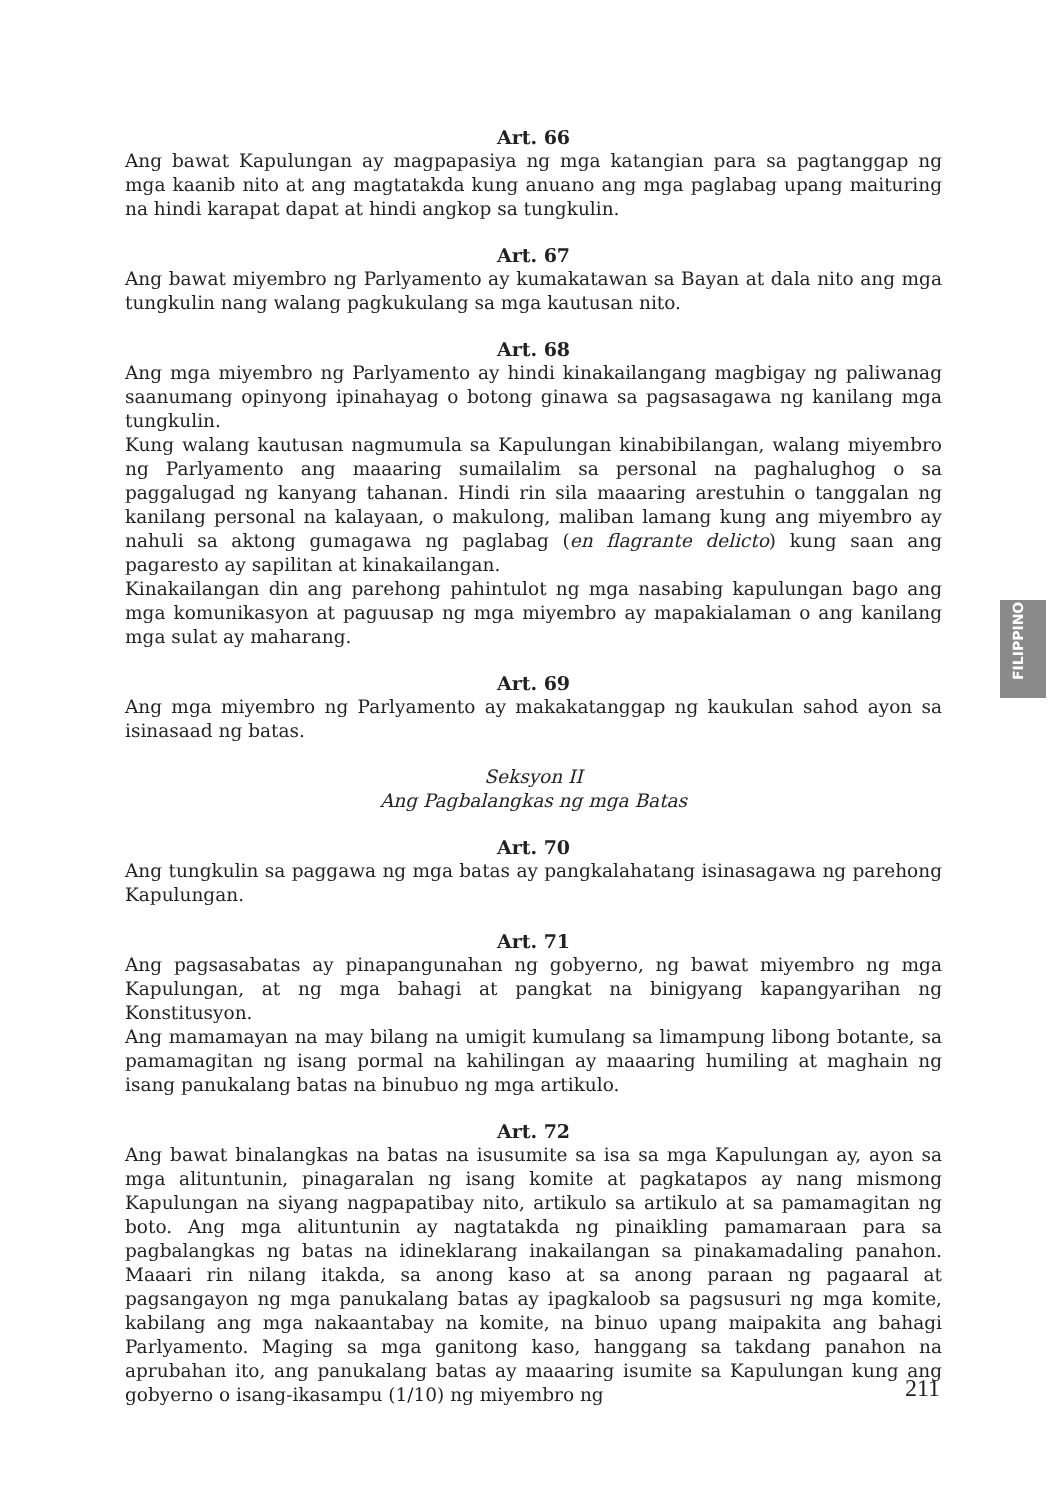FILIPPINO
Art. 66
Ang bawat Kapulungan ay magpapasiya ng mga katangian para sa pagtanggap ng mga kaanib nito at ang magtatakda kung anuano ang mga paglabag upang maituring na hindi karapat dapat at hindi angkop sa tungkulin.
Art. 67
Ang bawat miyembro ng Parlyamento ay kumakatawan sa Bayan at dala nito ang mga tungkulin nang walang pagkukulang sa mga kautusan nito.
Art. 68
Ang mga miyembro ng Parlyamento ay hindi kinakailangang magbigay ng paliwanag saanumang opinyong ipinahayag o botong ginawa sa pagsasagawa ng kanilang mga tungkulin.
Kung walang kautusan nagmumula sa Kapulungan kinabibilangan, walang miyembro ng Parlyamento ang maaaring sumailalim sa personal na paghalughog o sa paggalugad ng kanyang tahanan. Hindi rin sila maaaring arestuhin o tanggalan ng kanilang personal na kalayaan, o makulong, maliban lamang kung ang miyembro ay nahuli sa aktong gumagawa ng paglabag (en flagrante delicto) kung saan ang pagaresto ay sapilitan at kinakailangan.
Kinakailangan din ang parehong pahintulot ng mga nasabing kapulungan bago ang mga komunikasyon at paguusap ng mga miyembro ay mapakialaman o ang kanilang mga sulat ay maharang.
Art. 69
Ang mga miyembro ng Parlyamento ay makakatanggap ng kaukulan sahod ayon sa isinasaad ng batas.
Seksyon II
Ang Pagbalangkas ng mga Batas
Art. 70
Ang tungkulin sa paggawa ng mga batas ay pangkalahatang isinasagawa ng parehong Kapulungan.
Art. 71
Ang pagsasabatas ay pinapangunahan ng gobyerno, ng bawat miyembro ng mga Kapulungan, at ng mga bahagi at pangkat na binigyang kapangyarihan ng Konstitusyon.
Ang mamamayan na may bilang na umigit kumulang sa limampung libong botante, sa pamamagitan ng isang pormal na kahilingan ay maaaring humiling at maghain ng isang panukalang batas na binubuo ng mga artikulo.
Art. 72
Ang bawat binalangkas na batas na isusumite sa isa sa mga Kapulungan ay, ayon sa mga alituntunin, pinagaralan ng isang komite at pagkatapos ay nang mismong Kapulungan na siyang nagpapatibay nito, artikulo sa artikulo at sa pamamagitan ng boto. Ang mga alituntunin ay nagtatakda ng pinaikling pamamaraan para sa pagbalangkas ng batas na idineklarang inakailangan sa pinakamadaling panahon. Maaari rin nilang itakda, sa anong kaso at sa anong paraan ng pagaaral at pagsangayon ng mga panukalang batas ay ipagkaloob sa pagsusuri ng mga komite, kabilang ang mga nakaantabay na komite, na binuo upang maipakita ang bahagi Parlyamento. Maging sa mga ganitong kaso, hanggang sa takdang panahon na aprubahan ito, ang panukalang batas ay maaaring isumite sa Kapulungan kung ang gobyerno o isang-ikasampu (1/10) ng miyembro ng
211